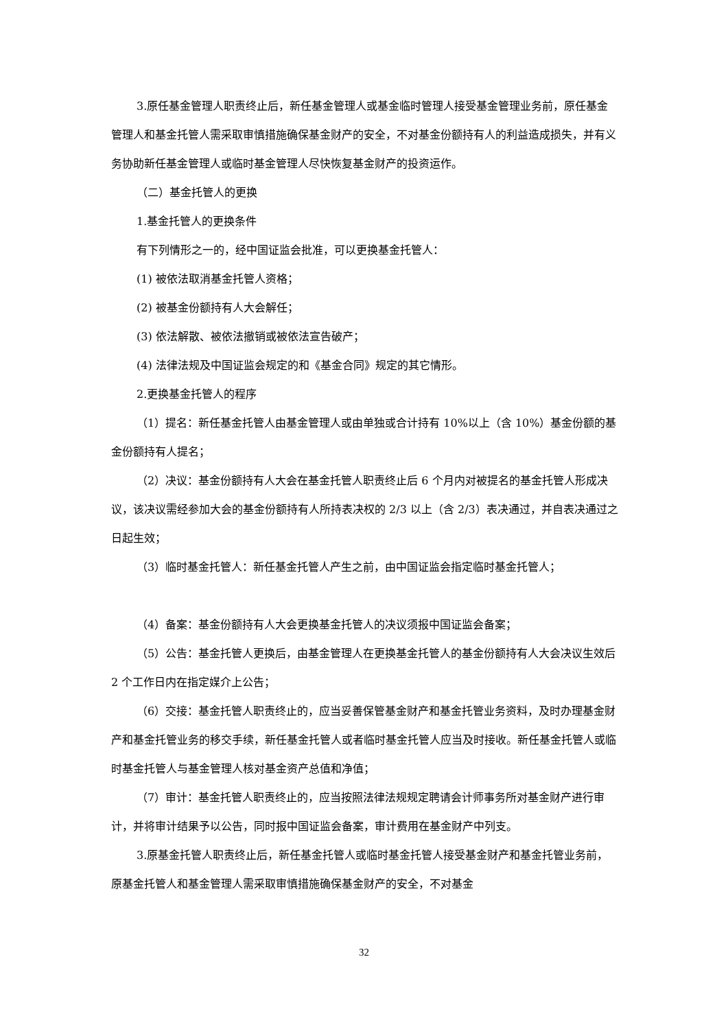3.原任基金管理人职责终止后，新任基金管理人或基金临时管理人接受基金管理业务前，原任基金管理人和基金托管人需采取审慎措施确保基金财产的安全，不对基金份额持有人的利益造成损失，并有义务协助新任基金管理人或临时基金管理人尽快恢复基金财产的投资运作。
（二）基金托管人的更换
1.基金托管人的更换条件
有下列情形之一的，经中国证监会批准，可以更换基金托管人：
(1) 被依法取消基金托管人资格；
(2) 被基金份额持有人大会解任；
(3) 依法解散、被依法撤销或被依法宣告破产；
(4) 法律法规及中国证监会规定的和《基金合同》规定的其它情形。
2.更换基金托管人的程序
（1）提名：新任基金托管人由基金管理人或由单独或合计持有 10%以上（含 10%）基金份额的基金份额持有人提名；
（2）决议：基金份额持有人大会在基金托管人职责终止后 6 个月内对被提名的基金托管人形成决议，该决议需经参加大会的基金份额持有人所持表决权的 2/3 以上（含 2/3）表决通过，并自表决通过之日起生效；
（3）临时基金托管人：新任基金托管人产生之前，由中国证监会指定临时基金托管人；
（4）备案：基金份额持有人大会更换基金托管人的决议须报中国证监会备案；
（5）公告：基金托管人更换后，由基金管理人在更换基金托管人的基金份额持有人大会决议生效后 2 个工作日内在指定媒介上公告；
（6）交接：基金托管人职责终止的，应当妥善保管基金财产和基金托管业务资料，及时办理基金财产和基金托管业务的移交手续，新任基金托管人或者临时基金托管人应当及时接收。新任基金托管人或临时基金托管人与基金管理人核对基金资产总值和净值；
（7）审计：基金托管人职责终止的，应当按照法律法规规定聘请会计师事务所对基金财产进行审计，并将审计结果予以公告，同时报中国证监会备案，审计费用在基金财产中列支。
3.原基金托管人职责终止后，新任基金托管人或临时基金托管人接受基金财产和基金托管业务前，原基金托管人和基金管理人需采取审慎措施确保基金财产的安全，不对基金
32